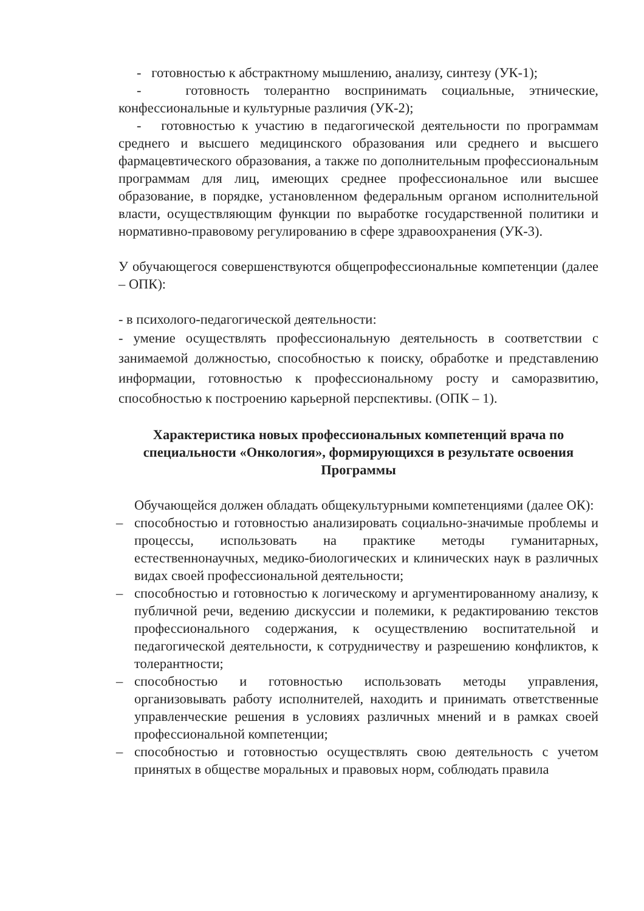- готовностью к абстрактному мышлению, анализу, синтезу (УК-1);
- готовность толерантно воспринимать социальные, этнические, конфессиональные и культурные различия (УК-2);
- готовностью к участию в педагогической деятельности по программам среднего и высшего медицинского образования или среднего и высшего фармацевтического образования, а также по дополнительным профессиональным программам для лиц, имеющих среднее профессиональное или высшее образование, в порядке, установленном федеральным органом исполнительной власти, осуществляющим функции по выработке государственной политики и нормативно-правовому регулированию в сфере здравоохранения (УК-3).
У обучающегося совершенствуются общепрофессиональные компетенции (далее – ОПК):
- в психолого-педагогической деятельности:
- умение осуществлять профессиональную деятельность в соответствии с занимаемой должностью, способностью к поиску, обработке и представлению информации, готовностью к профессиональному росту и саморазвитию, способностью к построению карьерной перспективы. (ОПК – 1).
Характеристика новых профессиональных компетенций врача по специальности «Онкология», формирующихся в результате освоения Программы
Обучающейся должен обладать общекультурными компетенциями (далее ОК):
– способностью и готовностью анализировать социально-значимые проблемы и процессы, использовать на практике методы гуманитарных, естественнонаучных, медико-биологических и клинических наук в различных видах своей профессиональной деятельности;
– способностью и готовностью к логическому и аргументированному анализу, к публичной речи, ведению дискуссии и полемики, к редактированию текстов профессионального содержания, к осуществлению воспитательной и педагогической деятельности, к сотрудничеству и разрешению конфликтов, к толерантности;
– способностью и готовностью использовать методы управления, организовывать работу исполнителей, находить и принимать ответственные управленческие решения в условиях различных мнений и в рамках своей профессиональной компетенции;
– способностью и готовностью осуществлять свою деятельность с учетом принятых в обществе моральных и правовых норм, соблюдать правила